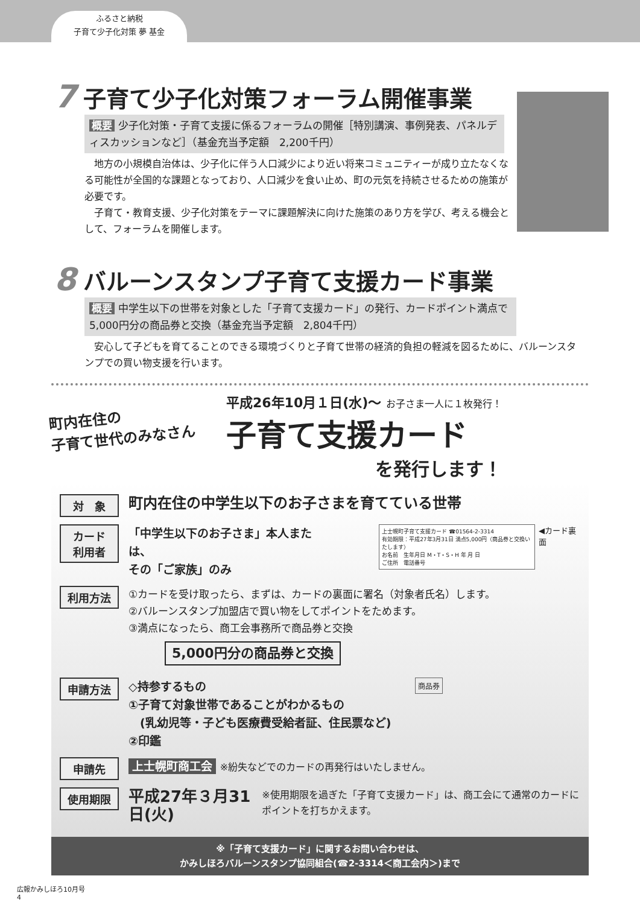ふるさと納税
子育て少子化対策 夢 基金
7 子育て少子化対策フォーラム開催事業
概要 少子化対策・子育て支援に係るフォーラムの開催［特別講演、事例発表、パネルディスカッションなど］（基金充当予定額　2,200千円）
　地方の小規模自治体は、少子化に伴う人口減少により近い将来コミュニティーが成り立たなくなる可能性が全国的な課題となっており、人口減少を食い止め、町の元気を持続させるための施策が必要です。
　子育て・教育支援、少子化対策をテーマに課題解決に向けた施策のあり方を学び、考える機会として、フォーラムを開催します。
8 バルーンスタンプ子育て支援カード事業
概要 中学生以下の世帯を対象とした「子育て支援カード」の発行、カードポイント満点で5,000円分の商品券と交換（基金充当予定額　2,804千円）
　安心して子どもを育てることのできる環境づくりと子育て世帯の経済的負担の軽減を図るために、バルーンスタンプでの買い物支援を行います。
町内在住の
子育て世代のみなさん
平成26年10月１日(水)～ お子さま一人に１枚発行！
子育て支援カード
を発行します！
対　象
町内在住の中学生以下のお子さまを育てている世帯
カード
利用者
「中学生以下のお子さま」本人または、
その「ご家族」のみ
上士幌町子育て支援カード ☎01564-2-3314
有効期限：平成27年3月31日 満点5,000円（商品券と交換いたします）
お名前　生年月日 M・T・S・H 年 月 日
ご住所　電話番号
◀カード裏面
利用方法
①カードを受け取ったら、まずは、カードの裏面に署名（対象者氏名）します。
②バルーンスタンプ加盟店で買い物をしてポイントをためます。
③満点になったら、商工会事務所で商品券と交換
5,000円分の商品券と交換
申請方法
◇持参するもの
①子育て対象世帯であることがわかるもの
　(乳幼児等・子ども医療費受給者証、住民票など)
②印鑑
商品券
申請先
上士幌町商工会 ※紛失などでのカードの再発行はいたしません。
使用期限
平成27年３月31日(火)
※使用期限を過ぎた「子育て支援カード」は、商工会にて通常のカードにポイントを打ちかえます。
※「子育て支援カード」に関するお問い合わせは、
かみしほろバルーンスタンプ協同組合(☎2-3314＜商工会内＞)まで
広報かみしほろ10月号
4